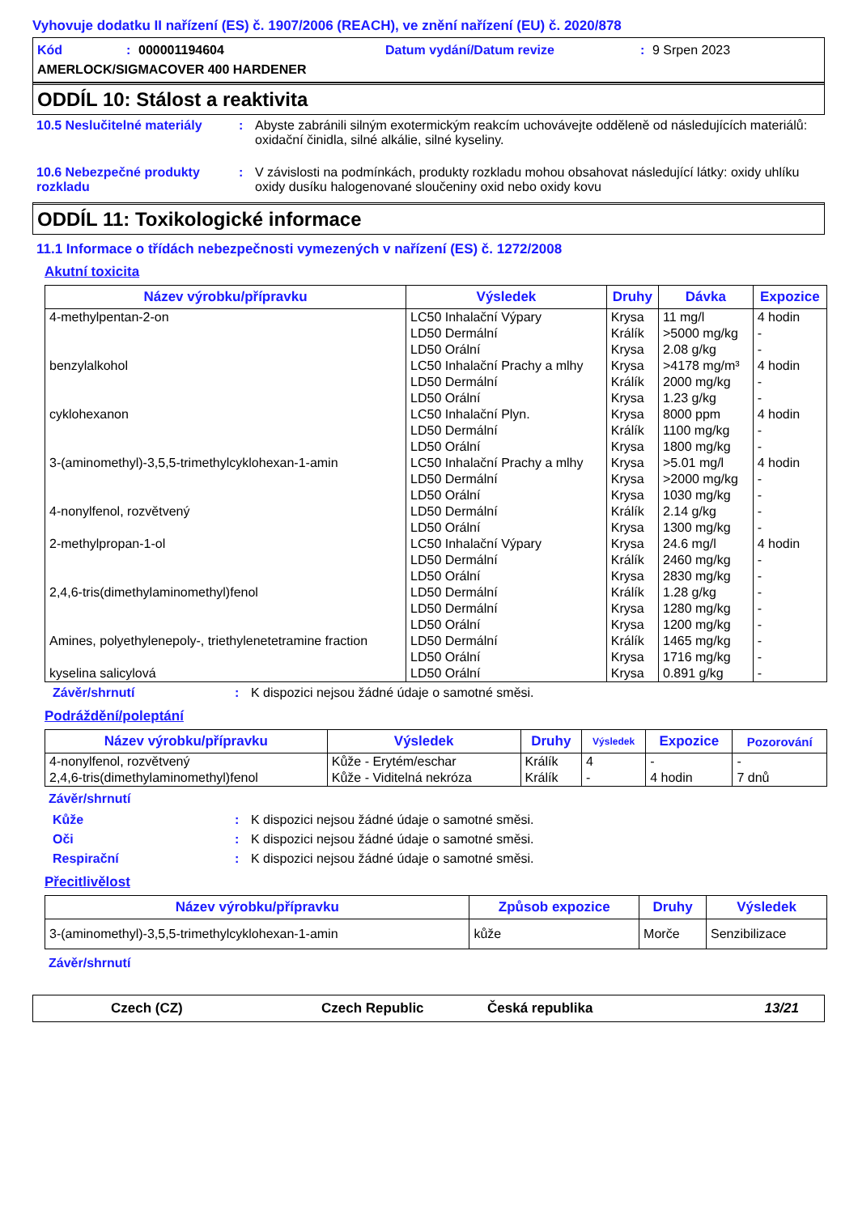Vyhovuje dodatku II nařízení (ES) č. 1907/2006 (REACH), ve znění nařízení (EU) č. 2020/878
Kód: 000001194604 Datum vydání/Datum revize: 9 Srpen 2023
AMERLOCK/SIGMACOVER 400 HARDENER
ODDÍL 10: Stálost a reaktivita
10.5 Neslučitelné materiály: Abyste zabránili silným exotermickým reakcím uchovávejte odděleně od následujících materiálů: oxidační činidla, silné alkálie, silné kyseliny.
10.6 Nebezpečné produkty rozkladu: V závislosti na podmínkách, produkty rozkladu mohou obsahovat následující látky: oxidy uhlíku oxidy dusíku halogenované sloučeniny oxid nebo oxidy kovu
ODDÍL 11: Toxikologické informace
11.1 Informace o třídách nebezpečnosti vymezených v nařízení (ES) č. 1272/2008
Akutní toxicita
| Název výrobku/přípravku | Výsledek | Druhy | Dávka | Expozice |
| --- | --- | --- | --- | --- |
| 4-methylpentan-2-on | LC50 Inhalační Výpary | Krysa | 11 mg/l | 4 hodin |
| | LD50 Dermální | Králík | >5000 mg/kg | - |
| | LD50 Orální | Krysa | 2.08 g/kg | - |
| benzylalkohol | LC50 Inhalační Prachy a mlhy | Krysa | >4178 mg/m³ | 4 hodin |
| | LD50 Dermální | Králík | 2000 mg/kg | - |
| | LD50 Orální | Krysa | 1.23 g/kg | - |
| cyklohexanon | LC50 Inhalační Plyn. | Krysa | 8000 ppm | 4 hodin |
| | LD50 Dermální | Králík | 1100 mg/kg | - |
| | LD50 Orální | Krysa | 1800 mg/kg | - |
| 3-(aminomethyl)-3,5,5-trimethylcyklohexan-1-amin | LC50 Inhalační Prachy a mlhy | Krysa | >5.01 mg/l | 4 hodin |
| | LD50 Dermální | Krysa | >2000 mg/kg | - |
| | LD50 Orální | Krysa | 1030 mg/kg | - |
| 4-nonylfenol, rozvětvený | LD50 Dermální | Králík | 2.14 g/kg | - |
| | LD50 Orální | Krysa | 1300 mg/kg | - |
| 2-methylpropan-1-ol | LC50 Inhalační Výpary | Krysa | 24.6 mg/l | 4 hodin |
| | LD50 Dermální | Králík | 2460 mg/kg | - |
| | LD50 Orální | Krysa | 2830 mg/kg | - |
| 2,4,6-tris(dimethylaminomethyl)fenol | LD50 Dermální | Králík | 1.28 g/kg | - |
| | LD50 Dermální | Krysa | 1280 mg/kg | - |
| | LD50 Orální | Krysa | 1200 mg/kg | - |
| Amines, polyethylenepoly-, triethylenetetramine fraction | LD50 Dermální | Králík | 1465 mg/kg | - |
| | LD50 Orální | Krysa | 1716 mg/kg | - |
| kyselina salicylová | LD50 Orální | Krysa | 0.891 g/kg | - |
Závěr/shrnutí: K dispozici nejsou žádné údaje o samotné směsi.
Podráždění/poleptání
| Název výrobku/přípravku | Výsledek | Druhy | Výsledek | Expozice | Pozorování |
| --- | --- | --- | --- | --- | --- |
| 4-nonylfenol, rozvětvený | Kůže - Erytém/eschar | Králík | 4 | - | - |
| 2,4,6-tris(dimethylaminomethyl)fenol | Kůže - Viditelná nekróza | Králík | - | 4 hodin | 7 dnů |
Závěr/shrnutí
Kůže: K dispozici nejsou žádné údaje o samotné směsi.
Oči: K dispozici nejsou žádné údaje o samotné směsi.
Respirační: K dispozici nejsou žádné údaje o samotné směsi.
Přecitlivělost
| Název výrobku/přípravku | Způsob expozice | Druhy | Výsledek |
| --- | --- | --- | --- |
| 3-(aminomethyl)-3,5,5-trimethylcyklohexan-1-amin | kůže | Morče | Senzibilizace |
Závěr/shrnutí
Czech (CZ) Czech Republic Česká republika 13/21